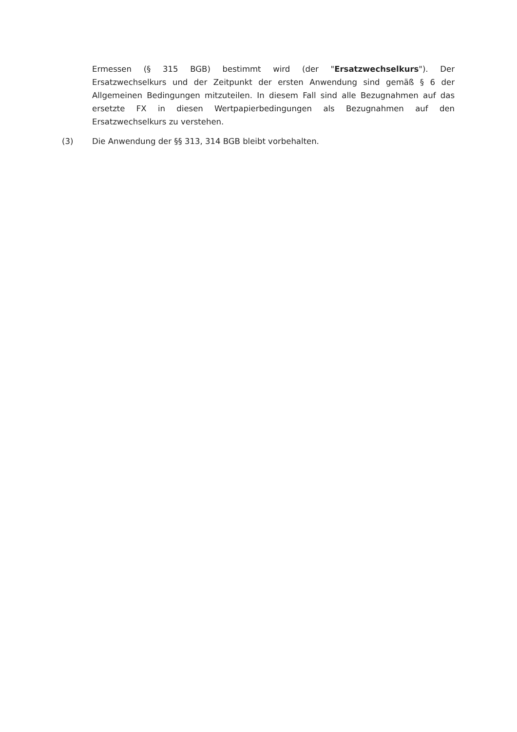Ermessen (§ 315 BGB) bestimmt wird (der "Ersatzwechselkurs"). Der Ersatzwechselkurs und der Zeitpunkt der ersten Anwendung sind gemäß § 6 der Allgemeinen Bedingungen mitzuteilen. In diesem Fall sind alle Bezugnahmen auf das ersetzte FX in diesen Wertpapierbedingungen als Bezugnahmen auf den Ersatzwechselkurs zu verstehen.
(3) Die Anwendung der §§ 313, 314 BGB bleibt vorbehalten.